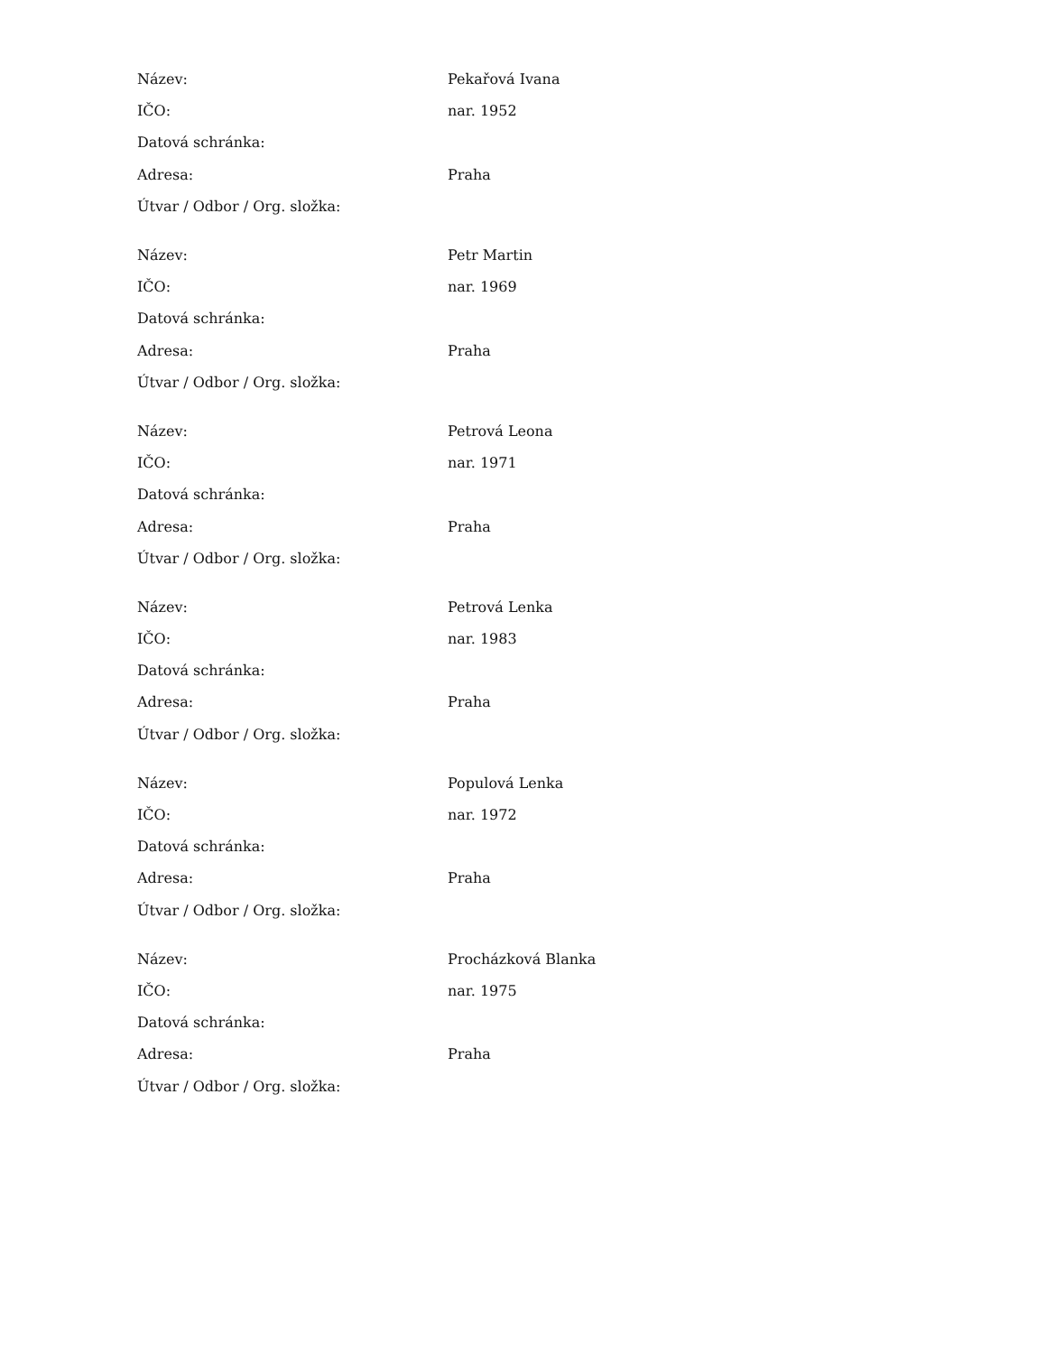| Název: | Pekařová Ivana |
| IČO: | nar. 1952 |
| Datová schránka: | |
| Adresa: | Praha |
| Útvar / Odbor / Org. složka: | |
| Název: | Petr Martin |
| IČO: | nar. 1969 |
| Datová schránka: | |
| Adresa: | Praha |
| Útvar / Odbor / Org. složka: | |
| Název: | Petrová Leona |
| IČO: | nar. 1971 |
| Datová schránka: | |
| Adresa: | Praha |
| Útvar / Odbor / Org. složka: | |
| Název: | Petrová Lenka |
| IČO: | nar. 1983 |
| Datová schránka: | |
| Adresa: | Praha |
| Útvar / Odbor / Org. složka: | |
| Název: | Populová Lenka |
| IČO: | nar. 1972 |
| Datová schránka: | |
| Adresa: | Praha |
| Útvar / Odbor / Org. složka: | |
| Název: | Procházková Blanka |
| IČO: | nar. 1975 |
| Datová schránka: | |
| Adresa: | Praha |
| Útvar / Odbor / Org. složka: | |